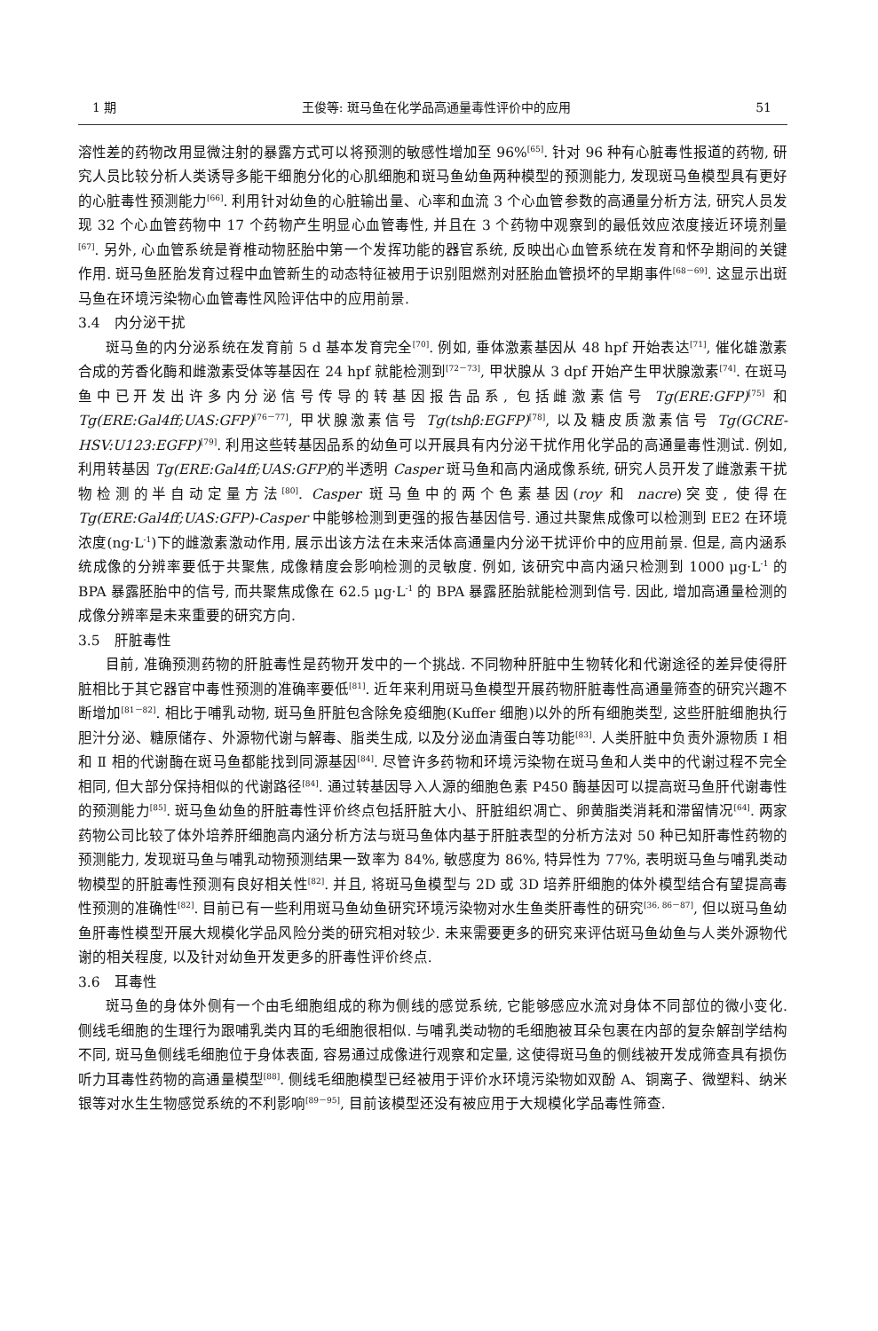1 期 王俊等: 斑马鱼在化学品高通量毒性评价中的应用 51
溶性差的药物改用显微注射的暴露方式可以将预测的敏感性增加至 96%<sup>[65]</sup>. 针对 96 种有心脏毒性报道的药物, 研究人员比较分析人类诱导多能干细胞分化的心肌细胞和斑马鱼幼鱼两种模型的预测能力, 发现斑马鱼模型具有更好的心脏毒性预测能力<sup>[66]</sup>. 利用针对幼鱼的心脏输出量、心率和血流 3 个心血管参数的高通量分析方法, 研究人员发现 32 个心血管药物中 17 个药物产生明显心血管毒性, 并且在 3 个药物中观察到的最低效应浓度接近环境剂量<sup>[67]</sup>. 另外, 心血管系统是脊椎动物胚胎中第一个发挥功能的器官系统, 反映出心血管系统在发育和怀孕期间的关键作用. 斑马鱼胚胎发育过程中血管新生的动态特征被用于识别阻燃剂对胚胎血管损坏的早期事件<sup>[68－69]</sup>. 这显示出斑马鱼在环境污染物心血管毒性风险评估中的应用前景.
3.4　内分泌干扰
斑马鱼的内分泌系统在发育前 5 d 基本发育完全<sup>[70]</sup>. 例如, 垂体激素基因从 48 hpf 开始表达<sup>[71]</sup>, 催化雄激素合成的芳香化酶和雌激素受体等基因在 24 hpf 就能检测到<sup>[72－73]</sup>, 甲状腺从 3 dpf 开始产生甲状腺激素<sup>[74]</sup>. 在斑马鱼中已开发出许多内分泌信号传导的转基因报告品系, 包括雌激素信号 Tg(ERE:GFP)<sup>[75]</sup> 和 Tg(ERE:Gal4ff;UAS:GFP)<sup>[76－77]</sup>, 甲状腺激素信号 Tg(tshβ:EGFP)<sup>[78]</sup>, 以及糖皮质激素信号 Tg(GCRE-HSV:U123:EGFP)<sup>[79]</sup>. 利用这些转基因品系的幼鱼可以开展具有内分泌干扰作用化学品的高通量毒性测试. 例如, 利用转基因 Tg(ERE:Gal4ff;UAS:GFP) 的半透明 Casper 斑马鱼和高内涵成像系统, 研究人员开发了雌激素干扰物检测的半自动定量方法<sup>[80]</sup>. Casper 斑马鱼中的两个色素基因(roy 和 nacre)突变, 使得在 Tg(ERE:Gal4ff;UAS:GFP)-Casper 中能够检测到更强的报告基因信号. 通过共聚焦成像可以检测到 EE2 在环境浓度(ng·L<sup>-1</sup>)下的雌激素激动作用, 展示出该方法在未来活体高通量内分泌干扰评价中的应用前景. 但是, 高内涵系统成像的分辨率要低于共聚焦, 成像精度会影响检测的灵敏度. 例如, 该研究中高内涵只检测到 1000 μg·L<sup>-1</sup> 的 BPA 暴露胚胎中的信号, 而共聚焦成像在 62.5 μg·L<sup>-1</sup> 的 BPA 暴露胚胎就能检测到信号. 因此, 增加高通量检测的成像分辨率是未来重要的研究方向.
3.5　肝脏毒性
目前, 准确预测药物的肝脏毒性是药物开发中的一个挑战. 不同物种肝脏中生物转化和代谢途径的差异使得肝脏相比于其它器官中毒性预测的准确率要低<sup>[81]</sup>. 近年来利用斑马鱼模型开展药物肝脏毒性高通量筛查的研究兴趣不断增加<sup>[81－82]</sup>. 相比于哺乳动物, 斑马鱼肝脏包含除免疫细胞(Kuffer 细胞)以外的所有细胞类型, 这些肝脏细胞执行胆汁分泌、糖原储存、外源物代谢与解毒、脂类生成, 以及分泌血清蛋白等功能<sup>[83]</sup>. 人类肝脏中负责外源物质 Ⅰ 相和 Ⅱ 相的代谢酶在斑马鱼都能找到同源基因<sup>[84]</sup>. 尽管许多药物和环境污染物在斑马鱼和人类中的代谢过程不完全相同, 但大部分保持相似的代谢路径<sup>[84]</sup>. 通过转基因导入人源的细胞色素 P450 酶基因可以提高斑马鱼肝代谢毒性的预测能力<sup>[85]</sup>. 斑马鱼幼鱼的肝脏毒性评价终点包括肝脏大小、肝脏组织凋亡、卵黄脂类消耗和滞留情况<sup>[64]</sup>. 两家药物公司比较了体外培养肝细胞高内涵分析方法与斑马鱼体内基于肝脏表型的分析方法对 50 种已知肝毒性药物的预测能力, 发现斑马鱼与哺乳动物预测结果一致率为 84%, 敏感度为 86%, 特异性为 77%, 表明斑马鱼与哺乳类动物模型的肝脏毒性预测有良好相关性<sup>[82]</sup>. 并且, 将斑马鱼模型与 2D 或 3D 培养肝细胞的体外模型结合有望提高毒性预测的准确性<sup>[82]</sup>. 目前已有一些利用斑马鱼幼鱼研究环境污染物对水生鱼类肝毒性的研究<sup>[36, 86－87]</sup>, 但以斑马鱼幼鱼肝毒性模型开展大规模化学品风险分类的研究相对较少. 未来需要更多的研究来评估斑马鱼幼鱼与人类外源物代谢的相关程度, 以及针对幼鱼开发更多的肝毒性评价终点.
3.6　耳毒性
斑马鱼的身体外侧有一个由毛细胞组成的称为侧线的感觉系统, 它能够感应水流对身体不同部位的微小变化. 侧线毛细胞的生理行为跟哺乳类内耳的毛细胞很相似. 与哺乳类动物的毛细胞被耳朵包裹在内部的复杂解剖学结构不同, 斑马鱼侧线毛细胞位于身体表面, 容易通过成像进行观察和定量, 这使得斑马鱼的侧线被开发成筛查具有损伤听力耳毒性药物的高通量模型<sup>[88]</sup>. 侧线毛细胞模型已经被用于评价水环境污染物如双酚 A、铜离子、微塑料、纳米银等对水生生物感觉系统的不利影响<sup>[89－95]</sup>, 目前该模型还没有被应用于大规模化学品毒性筛查.